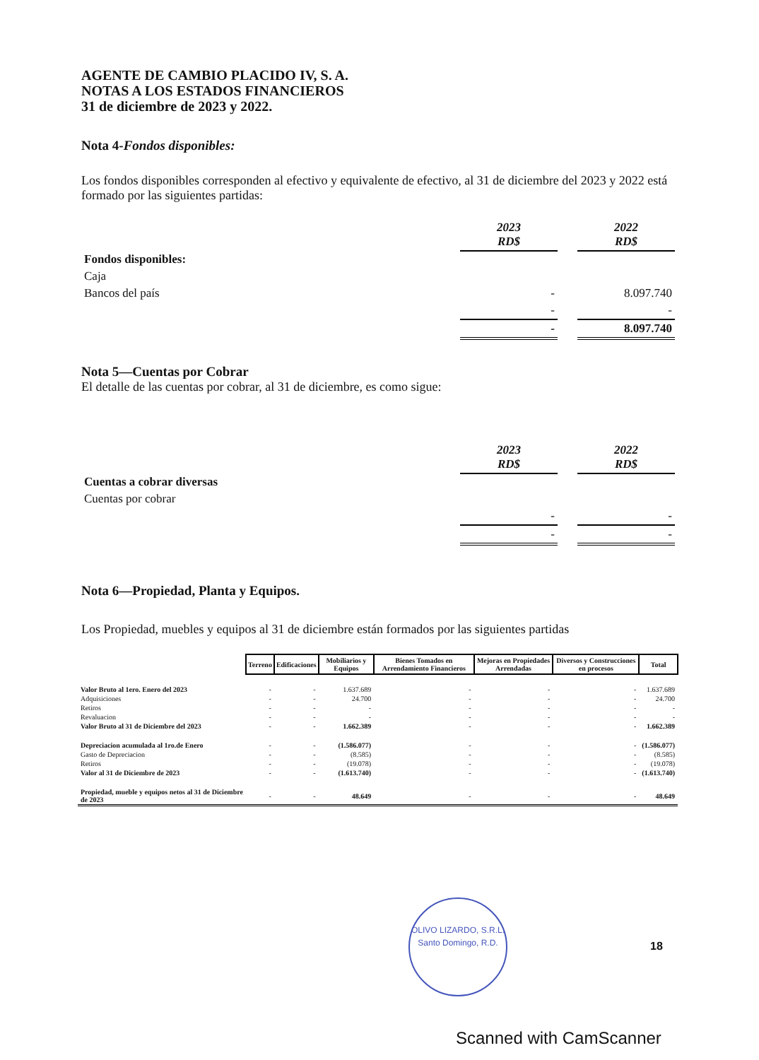AGENTE DE CAMBIO PLACIDO IV, S. A.
NOTAS A LOS ESTADOS FINANCIEROS
31 de diciembre de 2023 y 2022.
Nota 4-Fondos disponibles:
Los fondos disponibles corresponden al efectivo y equivalente de efectivo, al 31 de diciembre del 2023 y 2022 está formado por las siguientes partidas:
| | 2023 RD$ | | 2022 RD$ |
| Fondos disponibles: | | | |
| Caja | | | |
| Bancos del país | - | | 8.097.740 |
| | - | | - |
| | - | | 8.097.740 |
Nota 5—Cuentas por Cobrar
El detalle de las cuentas por cobrar, al 31 de diciembre, es como sigue:
| | 2023 RD$ | | 2022 RD$ |
| Cuentas a cobrar diversas | | | |
| Cuentas por cobrar | | | |
| | - | | - |
| | - | | - |
Nota 6—Propiedad, Planta y Equipos.
Los Propiedad, muebles y equipos al 31 de diciembre están formados por las siguientes partidas
| | Terreno | Edificaciones | Mobiliarios y Equipos | Bienes Tomados en Arrendamiento Financieros | Mejoras en Propiedades Arrendadas | Diversos y Construcciones en procesos | Total |
| --- | --- | --- | --- | --- | --- | --- | --- |
| Valor Bruto al 1ero. Enero del 2023 | - | - | 1.637.689 | - | - | - | 1.637.689 |
| Adquisiciones | - | - | 24.700 | - | - | - | 24.700 |
| Retiros | - | - | - | - | - | - | - |
| Revaluacion | - | - | - | - | - | - | - |
| Valor Bruto al 31 de Diciembre del 2023 | - | - | 1.662.389 | - | - | - | 1.662.389 |
| Depreciacion acumulada al 1ro.de Enero | - | - | (1.586.077) | - | - | - | (1.586.077) |
| Gasto de Depreciacion | - | - | (8.585) | - | - | - | (8.585) |
| Retiros | - | - | (19.078) | - | - | - | (19.078) |
| Valor al 31 de Diciembre de 2023 | - | - | (1.613.740) | - | - | - | (1.613.740) |
| Propiedad, mueble y equipos netos al 31 de Diciembre de 2023 | - | - | 48.649 | - | - | - | 48.649 |
OLIVO LIZARDO, S.R.L.
Santo Domingo, R.D.
18
Scanned with CamScanner